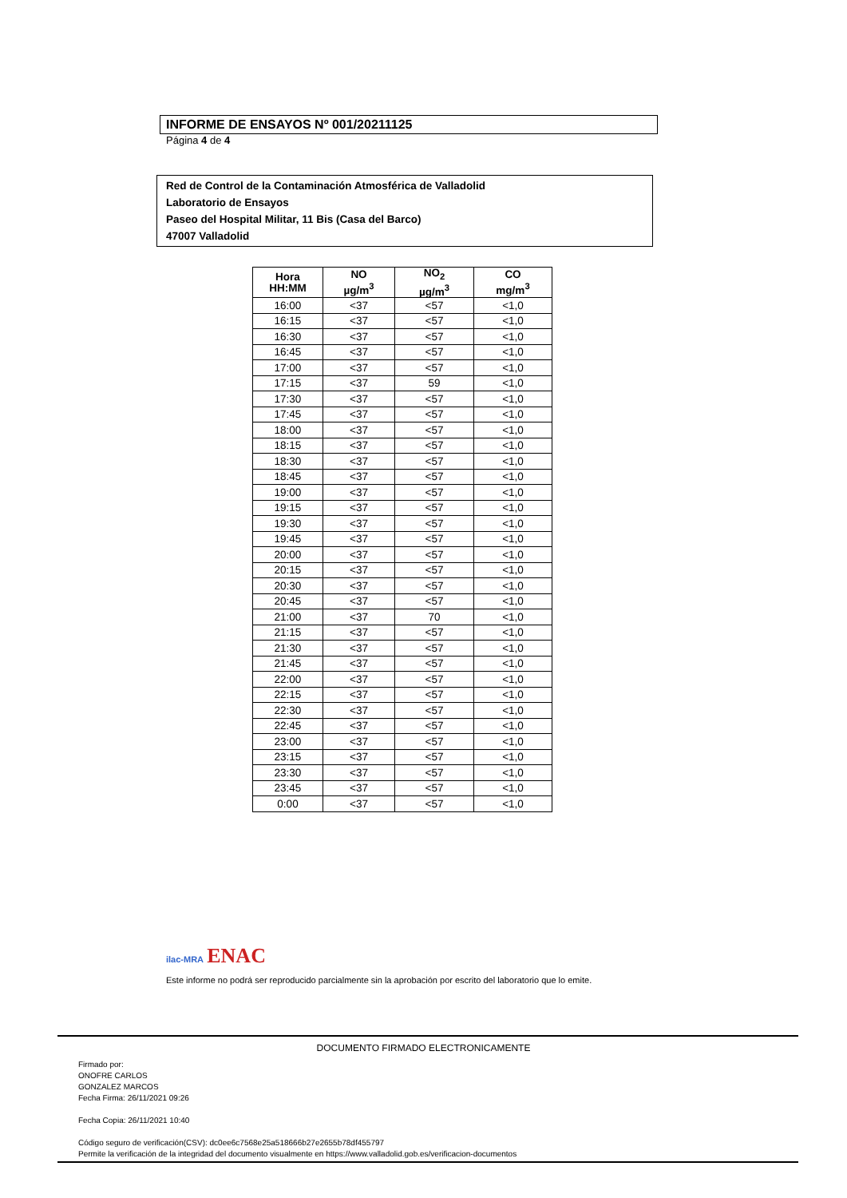INFORME DE ENSAYOS Nº 001/20211125
Página 4 de 4
Red de Control de la Contaminación Atmosférica de Valladolid
Laboratorio de Ensayos
Paseo del Hospital Militar, 11 Bis (Casa del Barco)
47007 Valladolid
| Hora HH:MM | NO µg/m<sup>3</sup> | NO<sub>2</sub> µg/m<sup>3</sup> | CO mg/m<sup>3</sup> |
| --- | --- | --- | --- |
| 16:00 | <37 | <57 | <1,0 |
| 16:15 | <37 | <57 | <1,0 |
| 16:30 | <37 | <57 | <1,0 |
| 16:45 | <37 | <57 | <1,0 |
| 17:00 | <37 | <57 | <1,0 |
| 17:15 | <37 | 59 | <1,0 |
| 17:30 | <37 | <57 | <1,0 |
| 17:45 | <37 | <57 | <1,0 |
| 18:00 | <37 | <57 | <1,0 |
| 18:15 | <37 | <57 | <1,0 |
| 18:30 | <37 | <57 | <1,0 |
| 18:45 | <37 | <57 | <1,0 |
| 19:00 | <37 | <57 | <1,0 |
| 19:15 | <37 | <57 | <1,0 |
| 19:30 | <37 | <57 | <1,0 |
| 19:45 | <37 | <57 | <1,0 |
| 20:00 | <37 | <57 | <1,0 |
| 20:15 | <37 | <57 | <1,0 |
| 20:30 | <37 | <57 | <1,0 |
| 20:45 | <37 | <57 | <1,0 |
| 21:00 | <37 | 70 | <1,0 |
| 21:15 | <37 | <57 | <1,0 |
| 21:30 | <37 | <57 | <1,0 |
| 21:45 | <37 | <57 | <1,0 |
| 22:00 | <37 | <57 | <1,0 |
| 22:15 | <37 | <57 | <1,0 |
| 22:30 | <37 | <57 | <1,0 |
| 22:45 | <37 | <57 | <1,0 |
| 23:00 | <37 | <57 | <1,0 |
| 23:15 | <37 | <57 | <1,0 |
| 23:30 | <37 | <57 | <1,0 |
| 23:45 | <37 | <57 | <1,0 |
| 0:00 | <37 | <57 | <1,0 |
ilac-MRA ENAC
Este informe no podrá ser reproducido parcialmente sin la aprobación por escrito del laboratorio que lo emite.
DOCUMENTO FIRMADO ELECTRONICAMENTE
Firmado por:
ONOFRE CARLOS
GONZALEZ MARCOS
Fecha Firma: 26/11/2021 09:26
Fecha Copia: 26/11/2021 10:40
Código seguro de verificación(CSV): dc0ee6c7568e25a518666b27e2655b78df455797
Permite la verificación de la integridad del documento visualmente en https://www.valladolid.gob.es/verificacion-documentos